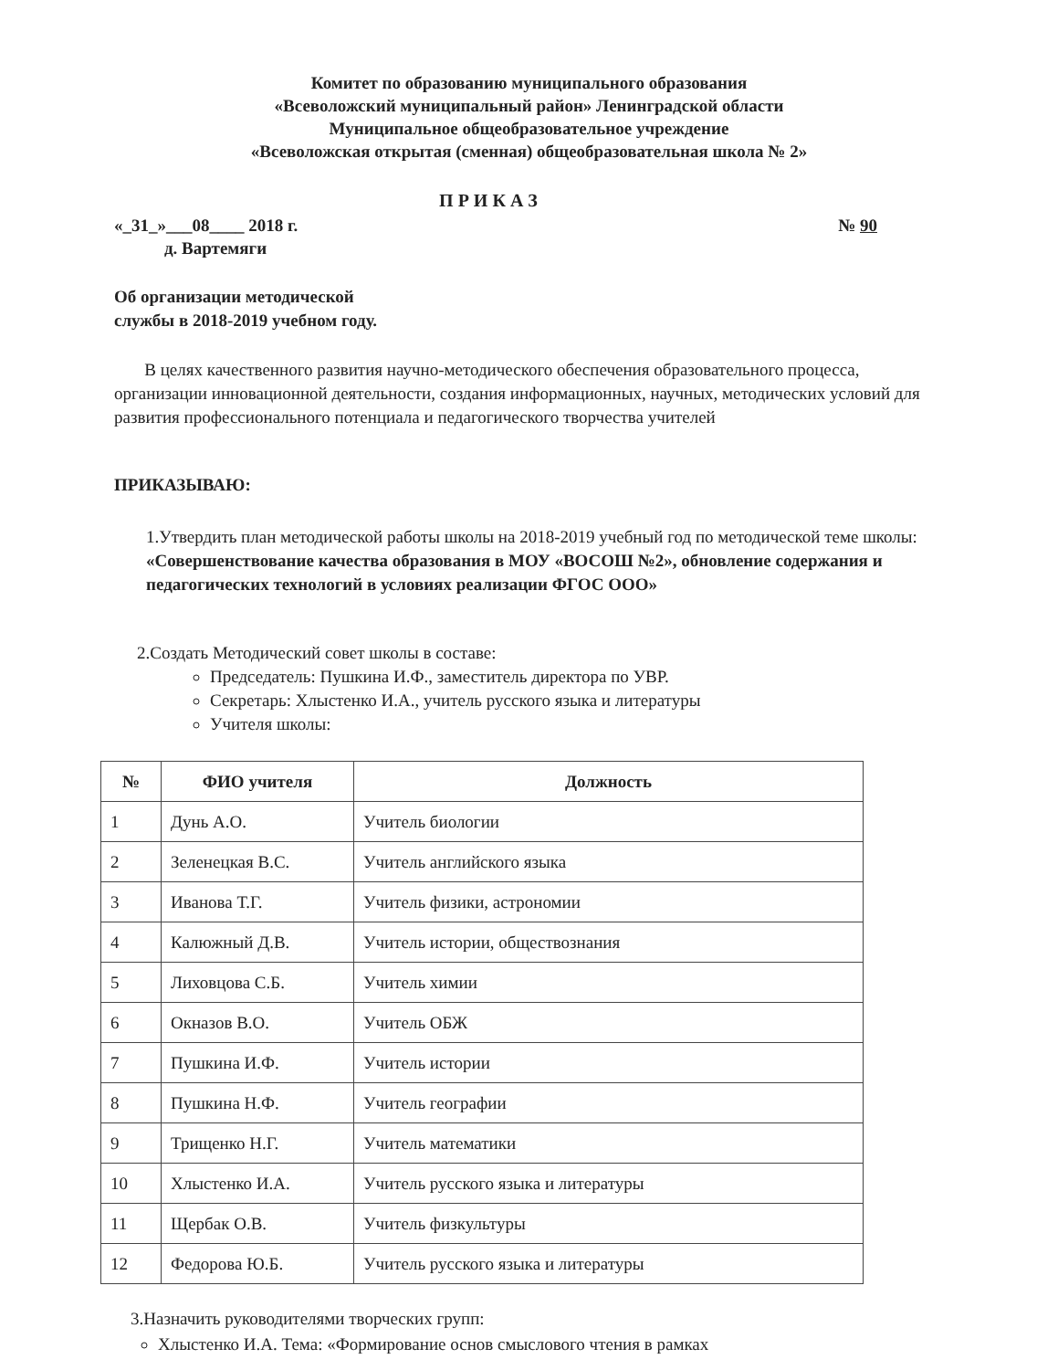Комитет по образованию муниципального образования
«Всеволожский муниципальный район» Ленинградской области
Муниципальное общеобразовательное учреждение
«Всеволожская открытая (сменная) общеобразовательная школа № 2»
П Р И К А З
«_31_»___08____ 2018 г. № 90
д. Вартемяги
Об организации методической
службы в 2018-2019 учебном году.
В целях качественного развития научно-методического обеспечения образовательного процесса, организации инновационной деятельности, создания информационных, научных, методических условий для развития профессионального потенциала и педагогического творчества учителей
ПРИКАЗЫВАЮ:
1.Утвердить план методической работы школы на 2018-2019 учебный год по методической теме школы: «Совершенствование качества образования в МОУ «ВОСОШ №2», обновление содержания и педагогических технологий в условиях реализации ФГОС ООО»
2.Создать Методический совет школы в составе:
Председатель: Пушкина И.Ф., заместитель директора по УВР.
Секретарь: Хлыстенко И.А., учитель русского языка и литературы
Учителя школы:
| № | ФИО учителя | Должность |
| --- | --- | --- |
| 1 | Дунь А.О. | Учитель биологии |
| 2 | Зеленецкая В.С. | Учитель английского языка |
| 3 | Иванова Т.Г. | Учитель физики, астрономии |
| 4 | Калюжный Д.В. | Учитель истории, обществознания |
| 5 | Лиховцова С.Б. | Учитель химии |
| 6 | Окназов В.О. | Учитель ОБЖ |
| 7 | Пушкина И.Ф. | Учитель истории |
| 8 | Пушкина Н.Ф. | Учитель географии |
| 9 | Трищенко Н.Г. | Учитель математики |
| 10 | Хлыстенко И.А. | Учитель русского языка и литературы |
| 11 | Щербак О.В. | Учитель физкультуры |
| 12 | Федорова Ю.Б. | Учитель русского языка и литературы |
3.Назначить руководителями творческих групп:
Хлыстенко И.А. Тема: «Формирование основ смыслового чтения в рамках